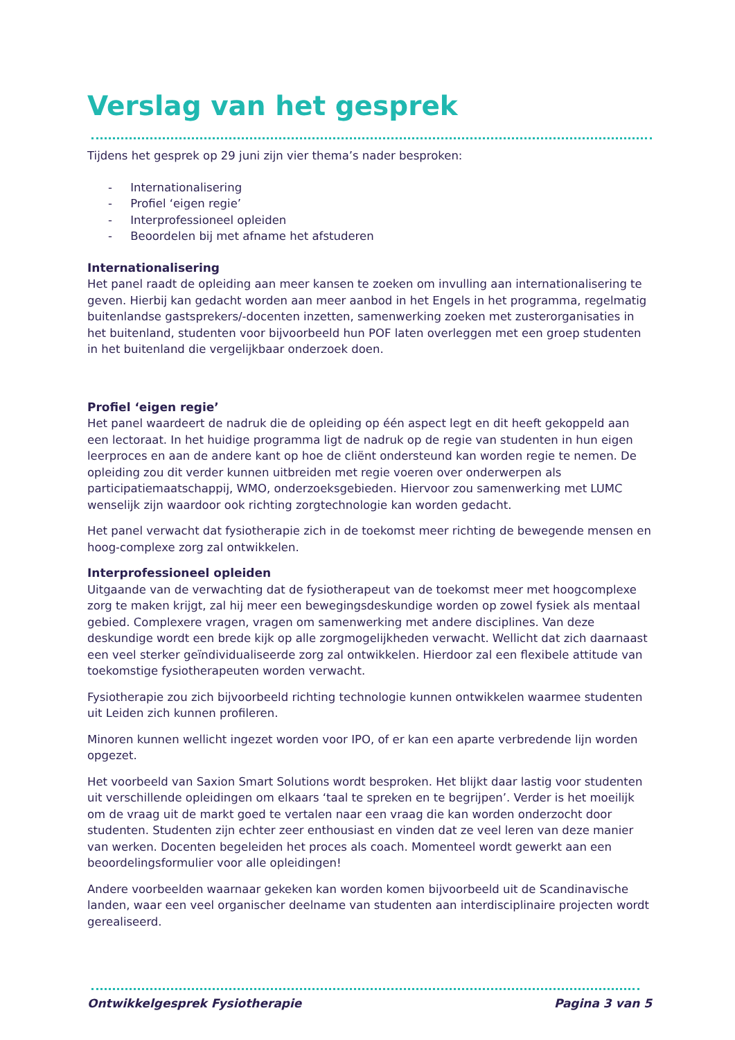Verslag van het gesprek
Tijdens het gesprek op 29 juni zijn vier thema’s nader besproken:
- Internationalisering
- Profiel ‘eigen regie’
- Interprofessioneel opleiden
- Beoordelen bij met afname het afstuderen
Internationalisering
Het panel raadt de opleiding aan meer kansen te zoeken om invulling aan internationalisering te geven. Hierbij kan gedacht worden aan meer aanbod in het Engels in het programma, regelmatig buitenlandse gastsprekers/-docenten inzetten, samenwerking zoeken met zusterorganisaties in het buitenland, studenten voor bijvoorbeeld hun POF laten overleggen met een groep studenten in het buitenland die vergelijkbaar onderzoek doen.
Profiel ‘eigen regie’
Het panel waardeert de nadruk die de opleiding op één aspect legt en dit heeft gekoppeld aan een lectoraat. In het huidige programma ligt de nadruk op de regie van studenten in hun eigen leerproces en aan de andere kant op hoe de cliënt ondersteund kan worden regie te nemen. De opleiding zou dit verder kunnen uitbreiden met regie voeren over onderwerpen als participatiemaatschappij, WMO, onderzoeksgebieden. Hiervoor zou samenwerking met LUMC wenselijk zijn waardoor ook richting zorgtechnologie kan worden gedacht.
Het panel verwacht dat fysiotherapie zich in de toekomst meer richting de bewegende mensen en hoog-complexe zorg zal ontwikkelen.
Interprofessioneel opleiden
Uitgaande van de verwachting dat de fysiotherapeut van de toekomst meer met hoogcomplexe zorg te maken krijgt, zal hij meer een bewegingsdeskundige worden op zowel fysiek als mentaal gebied. Complexere vragen, vragen om samenwerking met andere disciplines. Van deze deskundige wordt een brede kijk op alle zorgmogelijkheden verwacht. Wellicht dat zich daarnaast een veel sterker geïndividualiseerde zorg zal ontwikkelen. Hierdoor zal een flexibele attitude van toekomstige fysiotherapeuten worden verwacht.
Fysiotherapie zou zich bijvoorbeeld richting technologie kunnen ontwikkelen waarmee studenten uit Leiden zich kunnen profileren.
Minoren kunnen wellicht ingezet worden voor IPO, of er kan een aparte verbredende lijn worden opgezet.
Het voorbeeld van Saxion Smart Solutions wordt besproken. Het blijkt daar lastig voor studenten uit verschillende opleidingen om elkaars ‘taal te spreken en te begrijpen’. Verder is het moeilijk om de vraag uit de markt goed te vertalen naar een vraag die kan worden onderzocht door studenten. Studenten zijn echter zeer enthousiast en vinden dat ze veel leren van deze manier van werken. Docenten begeleiden het proces als coach. Momenteel wordt gewerkt aan een beoordelingsformulier voor alle opleidingen!
Andere voorbeelden waarnaar gekeken kan worden komen bijvoorbeeld uit de Scandinavische landen, waar een veel organischer deelname van studenten aan interdisciplinaire projecten wordt gerealiseerd.
Ontwikkelgesprek Fysiotherapie Pagina 3 van 5